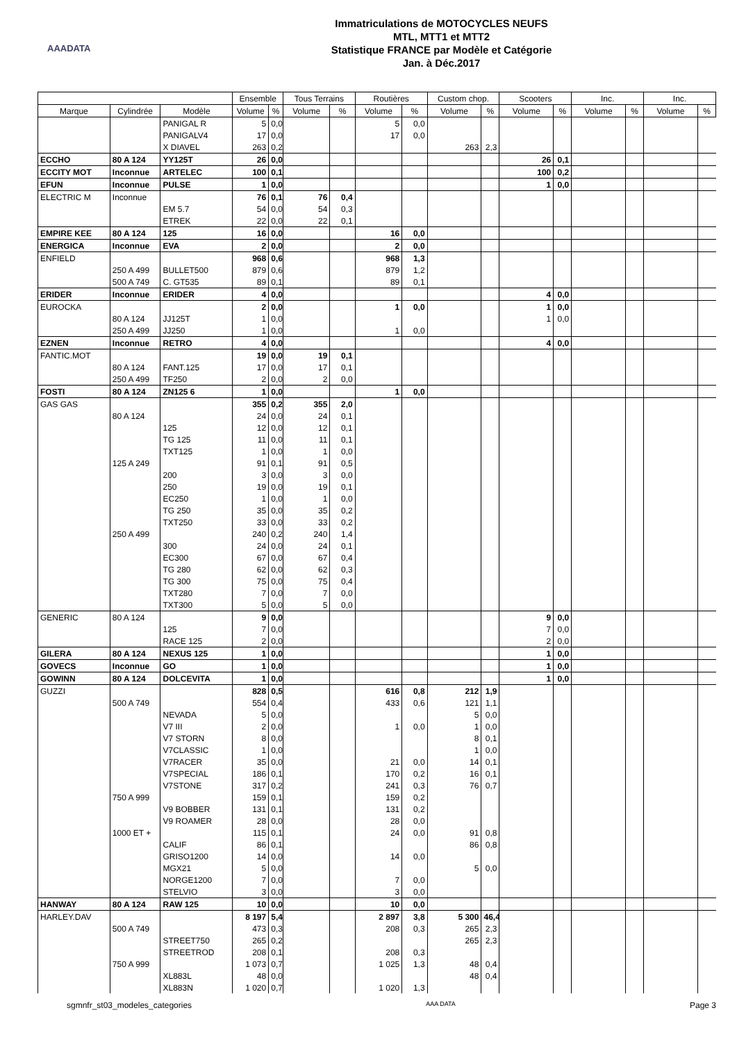AAADATA
Immatriculations de MOTOCYCLES NEUFS
MTL, MTT1 et MTT2
Statistique FRANCE par Modèle et Catégorie
Jan. à Déc.2017
| | | | Ensemble | | Tous Terrains | | Routières | | Custom chop. | | Scooters | | Inc. | | Inc. | |
| --- | --- | --- | --- | --- | --- | --- | --- | --- | --- | --- | --- | --- | --- | --- | --- | --- |
| Marque | Cylindrée | Modèle | Volume | % | Volume | % | Volume | % | Volume | % | Volume | % | Volume | % | Volume | % |
| | | PANIGAL R | 5 | 0,0 | | | 5 | 0,0 | | | | | | | | |
| | | PANIGALV4 | 17 | 0,0 | | | 17 | 0,0 | | | | | | | | |
| | | X DIAVEL | 263 | 0,2 | | | | | 263 | 2,3 | | | | | | |
| ECCHO | 80 A 124 | YY125T | 26 | 0,0 | | | | | | | 26 | 0,1 | | | | |
| ECCITY MOT | Inconnue | ARTELEC | 100 | 0,1 | | | | | | | 100 | 0,2 | | | | |
| EFUN | Inconnue | PULSE | 1 | 0,0 | | | | | | | 1 | 0,0 | | | | |
| ELECTRIC M | Inconnue | | 76 | 0,1 | 76 | 0,4 | | | | | | | | | | |
| | | EM 5.7 | 54 | 0,0 | 54 | 0,3 | | | | | | | | | | |
| | | ETREK | 22 | 0,0 | 22 | 0,1 | | | | | | | | | | |
| EMPIRE KEE | 80 A 124 | 125 | 16 | 0,0 | | | 16 | 0,0 | | | | | | | | |
| ENERGICA | Inconnue | EVA | 2 | 0,0 | | | 2 | 0,0 | | | | | | | | |
| ENFIELD | | | 968 | 0,6 | | | 968 | 1,3 | | | | | | | | |
| | 250 A 499 | BULLET500 | 879 | 0,6 | | | 879 | 1,2 | | | | | | | | |
| | 500 A 749 | C. GT535 | 89 | 0,1 | | | 89 | 0,1 | | | | | | | | |
| ERIDER | Inconnue | ERIDER | 4 | 0,0 | | | | | | | 4 | 0,0 | | | | |
| EUROCKA | | | 2 | 0,0 | | | 1 | 0,0 | | | 1 | 0,0 | | | | |
| | 80 A 124 | JJ125T | 1 | 0,0 | | | | | | | 1 | 0,0 | | | | |
| | 250 A 499 | JJ250 | 1 | 0,0 | | | 1 | 0,0 | | | | | | | | |
| EZNEN | Inconnue | RETRO | 4 | 0,0 | | | | | | | 4 | 0,0 | | | | |
| FANTIC.MOT | | | 19 | 0,0 | 19 | 0,1 | | | | | | | | | | |
| | 80 A 124 | FANT.125 | 17 | 0,0 | 17 | 0,1 | | | | | | | | | | |
| | 250 A 499 | TF250 | 2 | 0,0 | 2 | 0,0 | | | | | | | | | | |
| FOSTI | 80 A 124 | ZN125 6 | 1 | 0,0 | | | 1 | 0,0 | | | | | | | | |
| GAS GAS | | | 355 | 0,2 | 355 | 2,0 | | | | | | | | | | |
| | 80 A 124 | | 24 | 0,0 | 24 | 0,1 | | | | | | | | | | |
| | | 125 | 12 | 0,0 | 12 | 0,1 | | | | | | | | | | |
| | | TG 125 | 11 | 0,0 | 11 | 0,1 | | | | | | | | | | |
| | | TXT125 | 1 | 0,0 | 1 | 0,0 | | | | | | | | | | |
| | 125 A 249 | | 91 | 0,1 | 91 | 0,5 | | | | | | | | | | |
| | | 200 | 3 | 0,0 | 3 | 0,0 | | | | | | | | | | |
| | | 250 | 19 | 0,0 | 19 | 0,1 | | | | | | | | | | |
| | | EC250 | 1 | 0,0 | 1 | 0,0 | | | | | | | | | | |
| | | TG 250 | 35 | 0,0 | 35 | 0,2 | | | | | | | | | | |
| | | TXT250 | 33 | 0,0 | 33 | 0,2 | | | | | | | | | | |
| | 250 A 499 | | 240 | 0,2 | 240 | 1,4 | | | | | | | | | | |
| | | 300 | 24 | 0,0 | 24 | 0,1 | | | | | | | | | | |
| | | EC300 | 67 | 0,0 | 67 | 0,4 | | | | | | | | | | |
| | | TG 280 | 62 | 0,0 | 62 | 0,3 | | | | | | | | | | |
| | | TG 300 | 75 | 0,0 | 75 | 0,4 | | | | | | | | | | |
| | | TXT280 | 7 | 0,0 | 7 | 0,0 | | | | | | | | | | |
| | | TXT300 | 5 | 0,0 | 5 | 0,0 | | | | | | | | | | |
| GENERIC | 80 A 124 | | 9 | 0,0 | | | | | | | 9 | 0,0 | | | | |
| | | 125 | 7 | 0,0 | | | | | | | 7 | 0,0 | | | | |
| | | RACE 125 | 2 | 0,0 | | | | | | | 2 | 0,0 | | | | |
| GILERA | 80 A 124 | NEXUS 125 | 1 | 0,0 | | | | | | | 1 | 0,0 | | | | |
| GOVECS | Inconnue | GO | 1 | 0,0 | | | | | | | 1 | 0,0 | | | | |
| GOWINN | 80 A 124 | DOLCEVITA | 1 | 0,0 | | | | | | | 1 | 0,0 | | | | |
| GUZZI | | | 828 | 0,5 | | | 616 | 0,8 | 212 | 1,9 | | | | | | |
| | 500 A 749 | | 554 | 0,4 | | | 433 | 0,6 | 121 | 1,1 | | | | | | |
| | | NEVADA | 5 | 0,0 | | | | | 5 | 0,0 | | | | | | |
| | | V7 III | 2 | 0,0 | | | 1 | 0,0 | 1 | 0,0 | | | | | | |
| | | V7 STORN | 8 | 0,0 | | | | | 8 | 0,1 | | | | | | |
| | | V7CLASSIC | 1 | 0,0 | | | | | 1 | 0,0 | | | | | | |
| | | V7RACER | 35 | 0,0 | | | 21 | 0,0 | 14 | 0,1 | | | | | | |
| | | V7SPECIAL | 186 | 0,1 | | | 170 | 0,2 | 16 | 0,1 | | | | | | |
| | | V7STONE | 317 | 0,2 | | | 241 | 0,3 | 76 | 0,7 | | | | | | |
| | 750 A 999 | | 159 | 0,1 | | | 159 | 0,2 | | | | | | | | |
| | | V9 BOBBER | 131 | 0,1 | | | 131 | 0,2 | | | | | | | | |
| | | V9 ROAMER | 28 | 0,0 | | | 28 | 0,0 | | | | | | | | |
| | 1000 ET + | | 115 | 0,1 | | | 24 | 0,0 | 91 | 0,8 | | | | | | |
| | | CALIF | 86 | 0,1 | | | | | 86 | 0,8 | | | | | | |
| | | GRISO1200 | 14 | 0,0 | | | 14 | 0,0 | | | | | | | | |
| | | MGX21 | 5 | 0,0 | | | | | 5 | 0,0 | | | | | | |
| | | NORGE1200 | 7 | 0,0 | | | 7 | 0,0 | | | | | | | | |
| | | STELVIO | 3 | 0,0 | | | 3 | 0,0 | | | | | | | | |
| HANWAY | 80 A 124 | RAW 125 | 10 | 0,0 | | | 10 | 0,0 | | | | | | | | |
| HARLEY.DAV | | | 8 197 | 5,4 | | | 2 897 | 3,8 | 5 300 | 46,4 | | | | | | |
| | 500 A 749 | | 473 | 0,3 | | | 208 | 0,3 | 265 | 2,3 | | | | | | |
| | | STREET750 | 265 | 0,2 | | | | | 265 | 2,3 | | | | | | |
| | | STREETROD | 208 | 0,1 | | | 208 | 0,3 | | | | | | | | |
| | 750 A 999 | | 1 073 | 0,7 | | | 1 025 | 1,3 | 48 | 0,4 | | | | | | |
| | | XL883L | 48 | 0,0 | | | | | 48 | 0,4 | | | | | | |
| | | XL883N | 1 020 | 0,7 | | | 1 020 | 1,3 | | | | | | | | |
sgmnfr_st03_modeles_categories AAA DATA Page 3